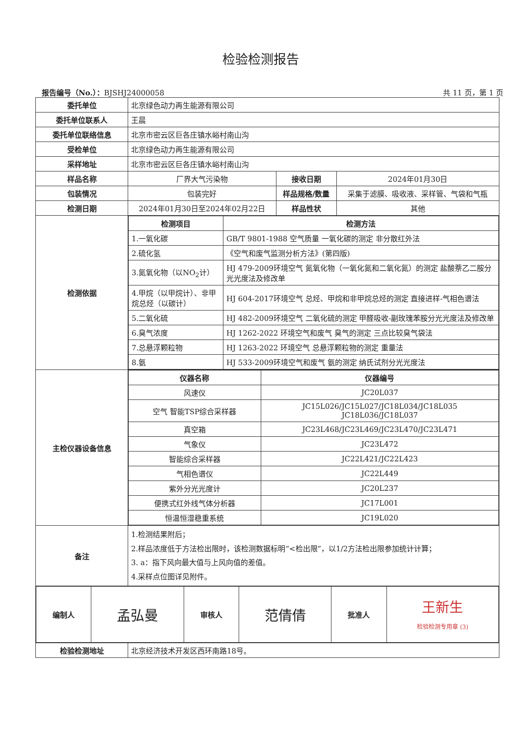检验检测报告
报告编号（No.）：BJSHJ24000058 共 11 页，第 1 页
| 委托单位 | 北京绿色动力再生能源有限公司 | | |
| 委托单位联系人 | 王晨 | | |
| 委托单位联络信息 | 北京市密云区巨各庄镇水峪村南山沟 | | |
| 受检单位 | 北京绿色动力再生能源有限公司 | | |
| 采样地址 | 北京市密云区巨各庄镇水峪村南山沟 | | |
| 样品名称 | 厂界大气污染物 | 接收日期 | 2024年01月30日 |
| 包装情况 | 包装完好 | 样品规格/数量 | 采集于滤膜、吸收液、采样管、气袋和气瓶 |
| 检测日期 | 2024年01月30日至2024年02月22日 | 样品性状 | 其他 |
| 检测依据 | / 检测项目 / 检测方法 / / --- / --- / / 1.一氧化碳 / GB/T 9801-1988 空气质量 一氧化碳的测定 非分散红外法 / / 2.硫化氢 / 《空气和废气监测分析方法》(第四版) / / 3.氮氧化物（以NO<sub>2</sub>计） / HJ 479-2009环境空气 氮氧化物（一氧化氮和二氧化氮）的测定 盐酸萘乙二胺分光光度法及修改单 / / 4.甲烷（以甲烷计）、非甲烷总烃（以碳计） / HJ 604-2017环境空气 总烃、甲烷和非甲烷总烃的测定 直接进样-气相色谱法 / / 5.二氧化硫 / HJ 482-2009环境空气 二氧化硫的测定 甲醛吸收-副玫瑰苯胺分光光度法及修改单 / / 6.臭气浓度 / HJ 1262-2022 环境空气和废气 臭气的测定 三点比较臭气袋法 / / 7.总悬浮颗粒物 / HJ 1263-2022 环境空气 总悬浮颗粒物的测定 重量法 / / 8.氨 / HJ 533-2009环境空气和废气 氨的测定 纳氏试剂分光光度法 / | | |
| 主检仪器设备信息 | / 仪器名称 / 仪器编号 / / --- / --- / / 风速仪 / JC20L037 / / 空气 智能TSP综合采样器 / JC15L026/JC15L027/JC18L034/JC18L035 JC18L036/JC18L037 / / 真空箱 / JC23L468/JC23L469/JC23L470/JC23L471 / / 气象仪 / JC23L472 / / 智能综合采样器 / JC22L421/JC22L423 / / 气相色谱仪 / JC22L449 / / 紫外分光光度计 / JC20L237 / / 便携式红外线气体分析器 / JC17L001 / / 恒温恒湿稳重系统 / JC19L020 / | | |
| 备注 | 1.检测结果附后； 2.样品浓度低于方法检出限时，该检测数据标明“<检出限”，以1/2方法检出限参加统计计算； 3. a：指下风向最大值与上风向值的差值。 4.采样点位图详见附件。 | | |
| / 编制人 / 孟弘曼 / 审核人 / 范倩倩 / 批准人 / 王新生 检验检测专用章 (3) / | | | |
| 检验检测地址 | 北京经济技术开发区西环南路18号。 | | |